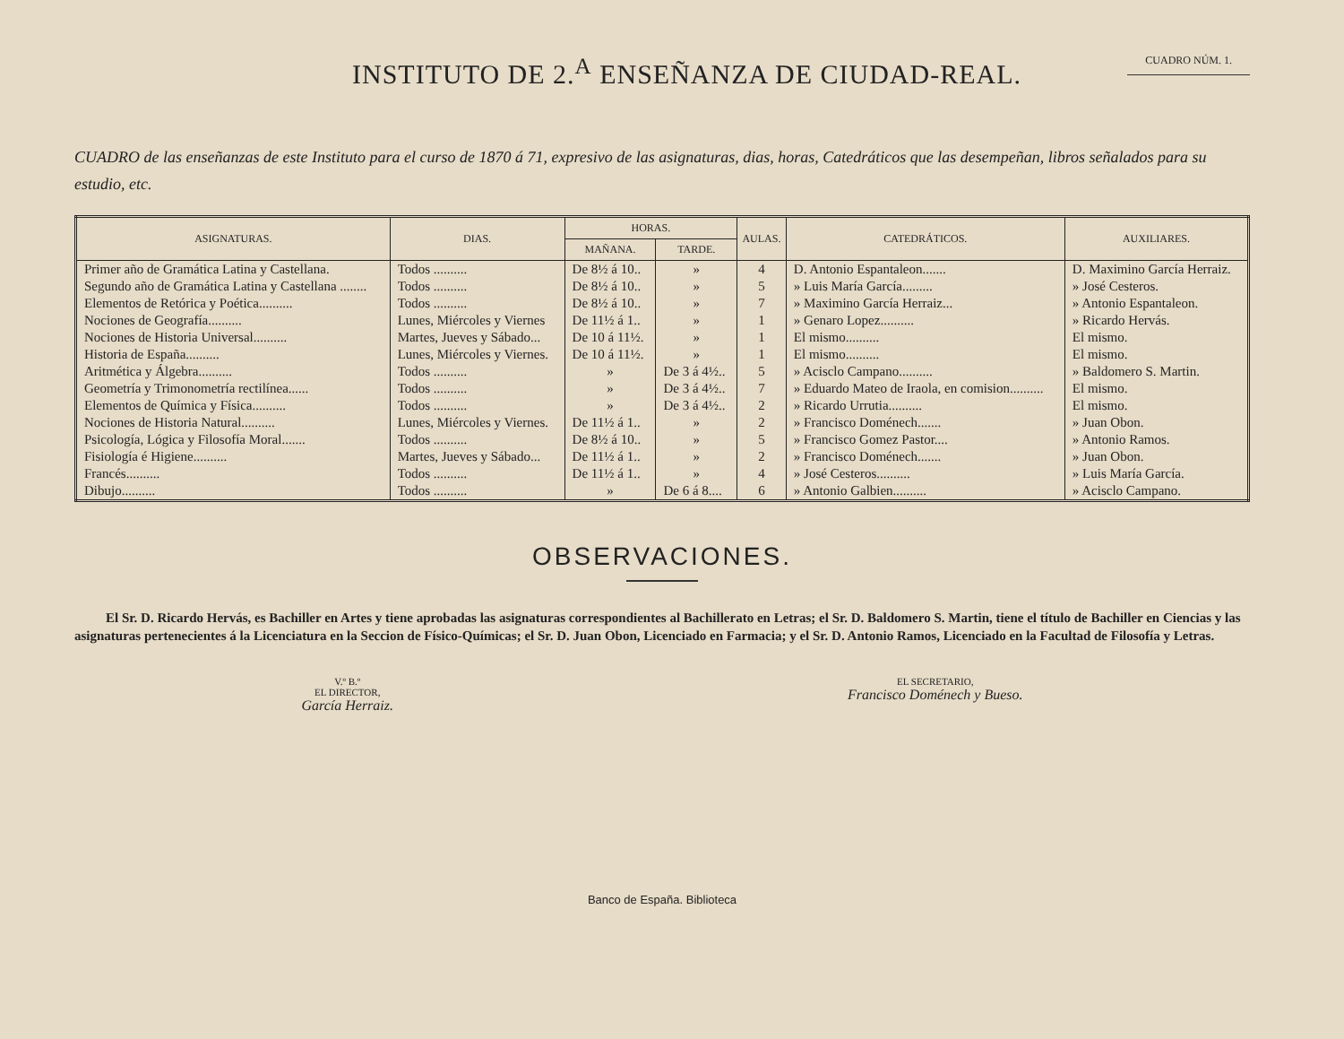INSTITUTO DE 2.<sup>A</sup> ENSEÑANZA DE CIUDAD-REAL.
CUADRO NÚM. 1.
CUADRO de las enseñanzas de este Instituto para el curso de 1870 á 71, expresivo de las asignaturas, dias, horas, Catedráticos que las desempeñan, libros señalados para su estudio, etc.
| ASIGNATURAS. | DIAS. | HORAS. | | AULAS. | CATEDRÁTICOS. | AUXILIARES. |
| --- | --- | --- | --- | --- | --- | --- |
| | | MAÑANA. | TARDE. | | | |
| Primer año de Gramática Latina y Castellana. | Todos .......... | De 8½ á 10.. | » | 4 | D. Antonio Espantaleon....... | D. Maximino García Herraiz. |
| Segundo año de Gramática Latina y Castellana ........ | Todos .......... | De 8½ á 10.. | » | 5 | » Luis María García......... | » José Cesteros. |
| Elementos de Retórica y Poética.......... | Todos .......... | De 8½ á 10.. | » | 7 | » Maximino García Herraiz... | » Antonio Espantaleon. |
| Nociones de Geografía.......... | Lunes, Miércoles y Viernes | De 11½ á 1.. | » | 1 | » Genaro Lopez.......... | » Ricardo Hervás. |
| Nociones de Historia Universal.......... | Martes, Jueves y Sábado... | De 10 á 11½. | » | 1 | El mismo.......... | El mismo. |
| Historia de España.......... | Lunes, Miércoles y Viernes. | De 10 á 11½. | » | 1 | El mismo.......... | El mismo. |
| Aritmética y Álgebra.......... | Todos .......... | » | De 3 á 4½.. | 5 | » Acisclo Campano.......... | » Baldomero S. Martin. |
| Geometría y Trimonometría rectilínea...... | Todos .......... | » | De 3 á 4½.. | 7 | » Eduardo Mateo de Iraola, en comision.......... | El mismo. |
| Elementos de Química y Física.......... | Todos .......... | » | De 3 á 4½.. | 2 | » Ricardo Urrutia.......... | El mismo. |
| Nociones de Historia Natural.......... | Lunes, Miércoles y Viernes. | De 11½ á 1.. | » | 2 | » Francisco Doménech....... | » Juan Obon. |
| Psicología, Lógica y Filosofía Moral....... | Todos .......... | De 8½ á 10.. | » | 5 | » Francisco Gomez Pastor.... | » Antonio Ramos. |
| Fisiología é Higiene.......... | Martes, Jueves y Sábado... | De 11½ á 1.. | » | 2 | » Francisco Doménech....... | » Juan Obon. |
| Francés.......... | Todos .......... | De 11½ á 1.. | » | 4 | » José Cesteros.......... | » Luis María García. |
| Dibujo.......... | Todos .......... | » | De 6 á 8.... | 6 | » Antonio Galbien.......... | » Acisclo Campano. |
OBSERVACIONES.
El Sr. D. Ricardo Hervás, es Bachiller en Artes y tiene aprobadas las asignaturas correspondientes al Bachillerato en Letras; el Sr. D. Baldomero S. Martin, tiene el título de Bachiller en Ciencias y las asignaturas pertenecientes á la Licenciatura en la Seccion de Físico-Químicas; el Sr. D. Juan Obon, Licenciado en Farmacia; y el Sr. D. Antonio Ramos, Licenciado en la Facultad de Filosofía y Letras.
V.º B.º
EL DIRECTOR,
García Herraiz.
EL SECRETARIO,
Francisco Doménech y Bueso.
Banco de España. Biblioteca